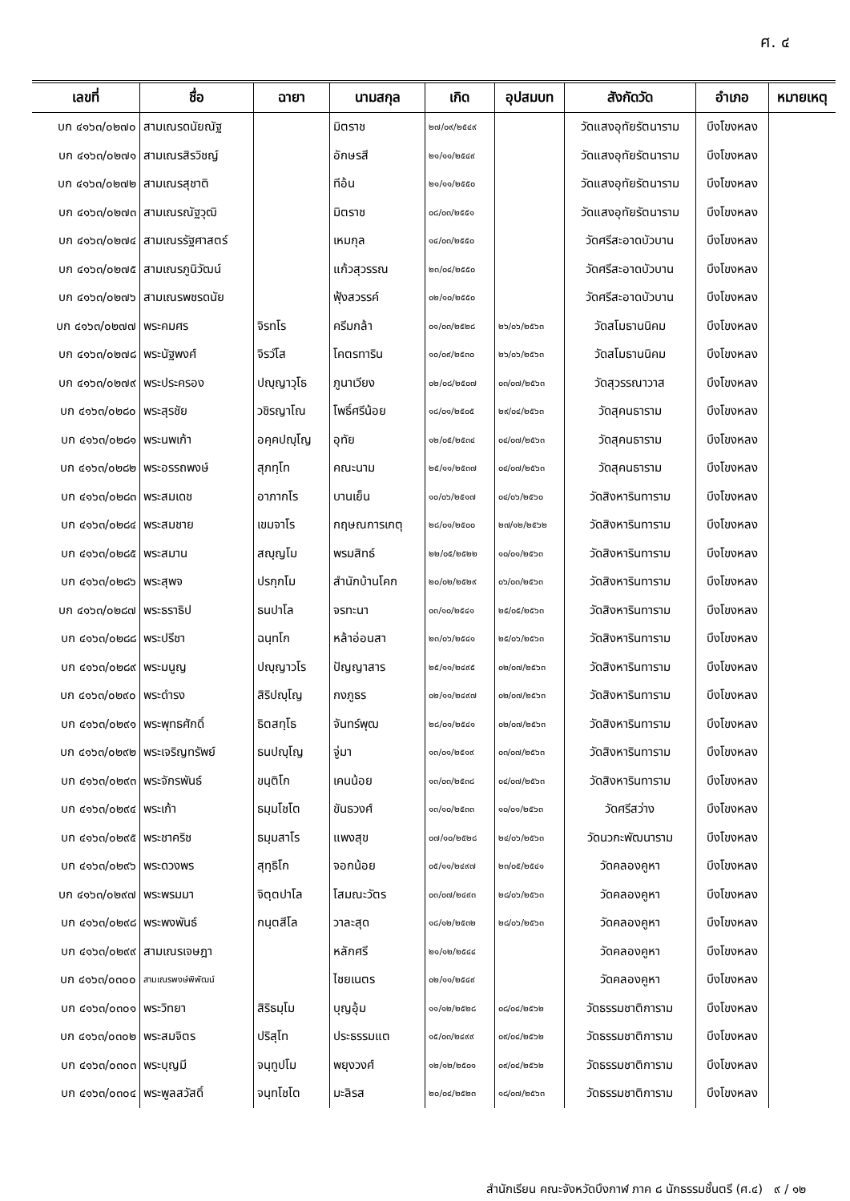ศ. ๔
| เลขที่ | ชื่อ | ฉายา | นามสกุล | เกิด | อุปสมบท | สังกัดวัด | อำเภอ | หมายเหตุ |
| --- | --- | --- | --- | --- | --- | --- | --- | --- |
| บก ๔๑๖๓/๐๒๗๐ | สามเณรดนัยณัฐ | | มิตราช | ๒๗/๐๙/๒๕๔๙ | | วัดแสงอุทัยรัตนาราม | บึงโขงหลง | |
| บก ๔๑๖๓/๐๒๗๑ | สามเณรสิรวิชญ์ | | อักษรสี | ๒๑/๑๑/๒๕๔๙ | | วัดแสงอุทัยรัตนาราม | บึงโขงหลง | |
| บก ๔๑๖๓/๐๒๗๒ | สามเณรสุชาติ | | ทีอ้น | ๒๑/๑๑/๒๕๕๐ | | วัดแสงอุทัยรัตนาราม | บึงโขงหลง | |
| บก ๔๑๖๓/๐๒๗๓ | สามเณรณัฐวุฒิ | | มิตราช | ๐๘/๐๓/๒๕๕๑ | | วัดแสงอุทัยรัตนาราม | บึงโขงหลง | |
| บก ๔๑๖๓/๐๒๗๔ | สามเณรรัฐศาสตร์ | | เหมกุล | ๑๔/๐๓/๒๕๕๐ | | วัดศรีสะอาดบัวบาน | บึงโขงหลง | |
| บก ๔๑๖๓/๐๒๗๕ | สามเณรภูนิวัฒน์ | | แก้วสุวรรณ | ๒๓/๐๔/๒๕๕๐ | | วัดศรีสะอาดบัวบาน | บึงโขงหลง | |
| บก ๔๑๖๓/๐๒๗๖ | สามเณรพชรดนัย | | ฟุ้งสวรรค์ | ๐๒/๑๐/๒๕๕๐ | | วัดศรีสะอาดบัวบาน | บึงโขงหลง | |
| บก ๔๑๖๓/๐๒๗๗ | พระคมศร | จิรทโร | ครีมกล้า | ๐๑/๐๓/๒๕๒๘ | ๒๖/๐๖/๒๕๖๓ | วัดสโมธานนิคม | บึงโขงหลง | |
| บก ๔๑๖๓/๐๒๗๘ | พระนัฐพงศ์ | จิรวํโส | โคตรทาริน | ๑๐/๐๙/๒๕๓๐ | ๒๖/๐๖/๒๕๖๓ | วัดสโมธานนิคม | บึงโขงหลง | |
| บก ๔๑๖๓/๐๒๗๙ | พระประครอง | ปญฺญาวุโธ | ภูนาเวียง | ๐๒/๐๘/๒๕๐๗ | ๐๓/๐๗/๒๕๖๓ | วัดสุวรรณาวาส | บึงโขงหลง | |
| บก ๔๑๖๓/๐๒๘๐ | พระสุรชัย | วชิรญาโณ | โพธิ์ศรีน้อย | ๑๘/๐๑/๒๕๐๕ | ๒๙/๐๔/๒๕๖๓ | วัดสุคนธาราม | บึงโขงหลง | |
| บก ๔๑๖๓/๐๒๘๑ | พระนพเก้า | อคฺคปญฺโญ | อุทัย | ๑๒/๐๕/๒๕๓๔ | ๐๔/๐๗/๒๕๖๓ | วัดสุคนธาราม | บึงโขงหลง | |
| บก ๔๑๖๓/๐๒๘๒ | พระอรรถพงษ์ | สุภทฺโท | คณะนาม | ๒๕/๑๑/๒๕๓๗ | ๐๔/๐๗/๒๕๖๓ | วัดสุคนธาราม | บึงโขงหลง | |
| บก ๔๑๖๓/๐๒๘๓ | พระสมเดช | อาภากโร | บานเย็น | ๑๐/๐๖/๒๕๑๗ | ๐๔/๐๖/๒๕๖๐ | วัดสิงหารินทาราม | บึงโขงหลง | |
| บก ๔๑๖๓/๐๒๘๔ | พระสมชาย | เขมจาโร | กฤษณการเกตุ | ๒๘/๐๑/๒๕๐๐ | ๒๗/๑๒/๒๕๖๒ | วัดสิงหารินทาราม | บึงโขงหลง | |
| บก ๔๑๖๓/๐๒๘๕ | พระสมาน | สญฺญโม | พรมสิทธ์ | ๒๒/๐๕/๒๕๒๒ | ๑๐/๐๑/๒๕๖๓ | วัดสิงหารินทาราม | บึงโขงหลง | |
| บก ๔๑๖๓/๐๒๘๖ | พระสุพจ | ปรกฺกโม | สำนักบ้านโคก | ๒๐/๐๒/๒๕๒๙ | ๐๖/๐๓/๒๕๖๓ | วัดสิงหารินทาราม | บึงโขงหลง | |
| บก ๔๑๖๓/๐๒๘๗ | พระธราธิป | ธนปาโล | จรทะนา | ๐๓/๑๐/๒๕๔๑ | ๒๕/๐๕/๒๕๖๓ | วัดสิงหารินทาราม | บึงโขงหลง | |
| บก ๔๑๖๓/๐๒๘๘ | พระปรีชา | ฉนฺทโก | หล้าอ่อนสา | ๒๓/๐๖/๒๕๔๑ | ๒๕/๐๖/๒๕๖๓ | วัดสิงหารินทาราม | บึงโขงหลง | |
| บก ๔๑๖๓/๐๒๘๙ | พระมนูญ | ปญฺญาวโร | ปัญญาสาร | ๒๕/๑๑/๒๔๙๕ | ๐๒/๐๗/๒๕๖๓ | วัดสิงหารินทาราม | บึงโขงหลง | |
| บก ๔๑๖๓/๐๒๙๐ | พระดำรง | สิริปญฺโญ | กงภูธร | ๐๒/๑๑/๒๔๙๗ | ๐๒/๐๗/๒๕๖๓ | วัดสิงหารินทาราม | บึงโขงหลง | |
| บก ๔๑๖๓/๐๒๙๑ | พระพุทธศักดิ์ | ธิตสทฺโธ | จันทร์พุฒ | ๒๘/๐๑/๒๕๔๑ | ๐๒/๐๗/๒๕๖๓ | วัดสิงหารินทาราม | บึงโขงหลง | |
| บก ๔๑๖๓/๐๒๙๒ | พระเจริญทรัพย์ | ธนปญฺโญ | จู่มา | ๑๓/๐๑/๒๕๑๙ | ๐๓/๐๗/๒๕๖๓ | วัดสิงหารินทาราม | บึงโขงหลง | |
| บก ๔๑๖๓/๐๒๙๓ | พระจักรพันธ์ | ขนฺติโก | เคนน้อย | ๑๓/๐๓/๒๕๓๘ | ๐๔/๐๗/๒๕๖๓ | วัดสิงหารินทาราม | บึงโขงหลง | |
| บก ๔๑๖๓/๐๒๙๔ | พระเก้า | ธมฺมโชโต | ขันธวงศ์ | ๑๓/๑๐/๒๕๓๓ | ๑๐/๐๑/๒๕๖๓ | วัดศรีสว่าง | บึงโขงหลง | |
| บก ๔๑๖๓/๐๒๙๕ | พระชาคริช | ธมฺมสาโร | แพงสุข | ๐๗/๑๐/๒๕๒๘ | ๒๔/๐๖/๒๕๖๓ | วัดนวกะพัฒนาราม | บึงโขงหลง | |
| บก ๔๑๖๓/๐๒๙๖ | พระดวงพร | สุทฺธิโก | จอกน้อย | ๐๕/๑๑/๒๔๙๗ | ๒๓/๐๕/๒๕๔๑ | วัดคลองคูหา | บึงโขงหลง | |
| บก ๔๑๖๓/๐๒๙๗ | พระพรมมา | จิตฺตปาโล | โสมณะวัตร | ๐๓/๐๗/๒๔๙๓ | ๒๘/๐๖/๒๕๖๓ | วัดคลองคูหา | บึงโขงหลง | |
| บก ๔๑๖๓/๐๒๙๘ | พระพงพันธ์ | กนฺตสีโล | วาละสุด | ๑๘/๑๒/๒๕๓๒ | ๒๘/๐๖/๒๕๖๓ | วัดคลองคูหา | บึงโขงหลง | |
| บก ๔๑๖๓/๐๒๙๙ | สามเณรเจษฎา | | หลักศรี | ๒๑/๑๒/๒๕๔๔ | | วัดคลองคูหา | บึงโขงหลง | |
| บก ๔๑๖๓/๐๓๐๐ | สามเณรพงษ์พิพัฒน์ | | ไชยเนตร | ๐๒/๑๑/๒๕๔๙ | | วัดคลองคูหา | บึงโขงหลง | |
| บก ๔๑๖๓/๐๓๐๑ | พระวิทยา | สิริธมฺโม | บุญอุ้ม | ๑๑/๑๒/๒๕๒๘ | ๐๘/๐๔/๒๕๖๒ | วัดธรรมชาติการาม | บึงโขงหลง | |
| บก ๔๑๖๓/๐๓๐๒ | พระสมจิตร | ปริสุโท | ประธรรมแต | ๑๕/๐๓/๒๔๙๙ | ๐๙/๐๔/๒๕๖๒ | วัดธรรมชาติการาม | บึงโขงหลง | |
| บก ๔๑๖๓/๐๓๐๓ | พระบุญมี | จนฺทูปโม | พยุงวงศ์ | ๑๒/๑๒/๒๕๐๑ | ๐๙/๐๔/๒๕๖๒ | วัดธรรมชาติการาม | บึงโขงหลง | |
| บก ๔๑๖๓/๐๓๐๔ | พระพูลสวัสดิ์ | จนฺทโชโต | มะลิรส | ๒๐/๐๔/๒๕๒๓ | ๑๘/๐๗/๒๕๖๓ | วัดธรรมชาติการาม | บึงโขงหลง | |
สำนักเรียน คณะจังหวัดบึงกาฬ ภาค ๘ นักธรรมชั้นตรี (ศ.๔) ๙ / ๑๒